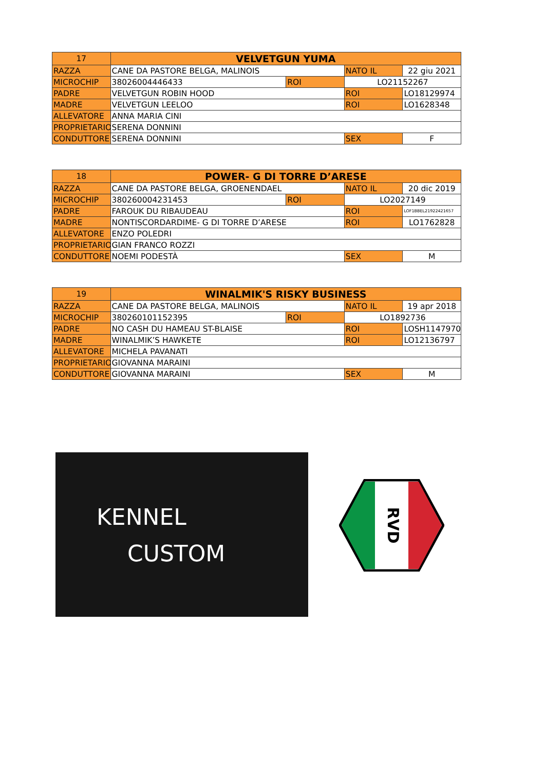| 17 | VELVETGUN YUMA | | | |
| RAZZA | CANE DA PASTORE BELGA, MALINOIS | | NATO IL | 22 giu 2021 |
| MICROCHIP | 38026004446433 | ROI | LO21152267 | |
| PADRE | VELVETGUN ROBIN HOOD | | ROI | LO18129974 |
| MADRE | VELVETGUN LEELOO | | ROI | LO1628348 |
| ALLEVATORE | ANNA MARIA CINI | | | |
| PROPRIETARIO | SERENA DONNINI | | | |
| CONDUTTORE | SERENA DONNINI | | SEX | F |
| 18 | POWER- G DI TORRE D’ARESE | | | |
| RAZZA | CANE DA PASTORE BELGA, GROENENDAEL | | NATO IL | 20 dic 2019 |
| MICROCHIP | 380260004231453 | ROI | LO2027149 | |
| PADRE | FAROUK DU RIBAUDEAU | | ROI | LOF1BBEL21922421657 |
| MADRE | NONTISCORDARDIME- G DI TORRE D’ARESE | | ROI | LO1762828 |
| ALLEVATORE | ENZO POLEDRI | | | |
| PROPRIETARIO | GIAN FRANCO ROZZI | | | |
| CONDUTTORE | NOEMI PODESTÀ | | SEX | M |
| 19 | WINALMIK'S RISKY BUSINESS | | | |
| RAZZA | CANE DA PASTORE BELGA, MALINOIS | | NATO IL | 19 apr 2018 |
| MICROCHIP | 380260101152395 | ROI | LO1892736 | |
| PADRE | NO CASH DU HAMEAU ST-BLAISE | | ROI | LOSH1147970 |
| MADRE | WINALMIK’S HAWKETE | | ROI | LO12136797 |
| ALLEVATORE | MICHELA PAVANATI | | | |
| PROPRIETARIO | GIOVANNA MARAINI | | | |
| CONDUTTORE | GIOVANNA MARAINI | | SEX | M |
KENNEL
CUSTOM
RVD